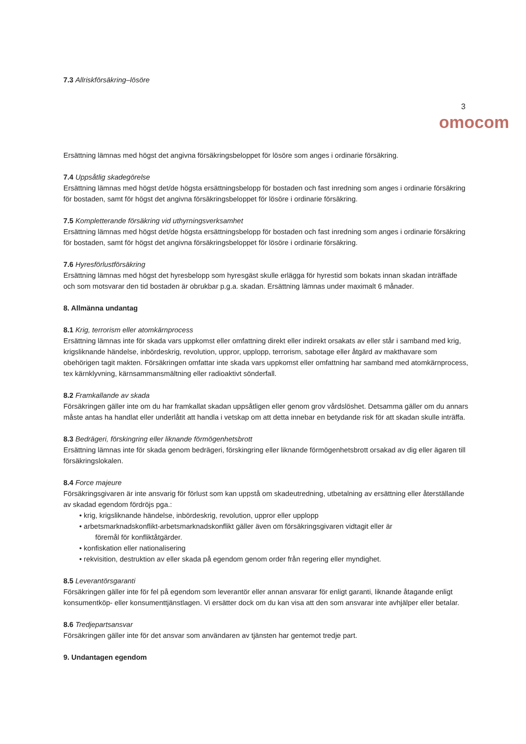7.3 Allriskförsäkring–lösöre
3
omocom
Ersättning lämnas med högst det angivna försäkringsbeloppet för lösöre som anges i ordinarie försäkring.
7.4 Uppsåtlig skadegörelse
Ersättning lämnas med högst det/de högsta ersättningsbelopp för bostaden och fast inredning som anges i ordinarie försäkring för bostaden, samt för högst det angivna försäkringsbeloppet för lösöre i ordinarie försäkring.
7.5 Kompletterande försäkring vid uthyrningsverksamhet
Ersättning lämnas med högst det/de högsta ersättningsbelopp för bostaden och fast inredning som anges i ordinarie försäkring för bostaden, samt för högst det angivna försäkringsbeloppet för lösöre i ordinarie försäkring.
7.6 Hyresförlustförsäkring
Ersättning lämnas med högst det hyresbelopp som hyresgäst skulle erlägga för hyrestid som bokats innan skadan inträffade och som motsvarar den tid bostaden är obrukbar p.g.a. skadan. Ersättning lämnas under maximalt 6 månader.
8. Allmänna undantag
8.1 Krig, terrorism eller atomkärnprocess
Ersättning lämnas inte för skada vars uppkomst eller omfattning direkt eller indirekt orsakats av eller står i samband med krig, krigsliknande händelse, inbördeskrig, revolution, uppror, upplopp, terrorism, sabotage eller åtgärd av makthavare som obehörigen tagit makten. Försäkringen omfattar inte skada vars uppkomst eller omfattning har samband med atomkärnprocess, tex kärnklyvning, kärnsammansmältning eller radioaktivt sönderfall.
8.2 Framkallande av skada
Försäkringen gäller inte om du har framkallat skadan uppsåtligen eller genom grov vårdslöshet. Detsamma gäller om du annars måste antas ha handlat eller underlåtit att handla i vetskap om att detta innebar en betydande risk för att skadan skulle inträffa.
8.3 Bedrägeri, förskingring eller liknande förmögenhetsbrott
Ersättning lämnas inte för skada genom bedrägeri, förskingring eller liknande förmögenhetsbrott orsakad av dig eller ägaren till försäkringslokalen.
8.4 Force majeure
Försäkringsgivaren är inte ansvarig för förlust som kan uppstå om skadeutredning, utbetalning av ersättning eller återställande av skadad egendom fördröjs pga.:
• krig, krigsliknande händelse, inbördeskrig, revolution, uppror eller upplopp
• arbetsmarknadskonflikt-arbetsmarknadskonflikt gäller även om försäkringsgivaren vidtagit eller är
föremål för konfliktåtgärder.
• konfiskation eller nationalisering
• rekvisition, destruktion av eller skada på egendom genom order från regering eller myndighet.
8.5 Leverantörsgaranti
Försäkringen gäller inte för fel på egendom som leverantör eller annan ansvarar för enligt garanti, liknande åtagande enligt konsumentköp- eller konsumenttjänstlagen. Vi ersätter dock om du kan visa att den som ansvarar inte avhjälper eller betalar.
8.6 Tredjepartsansvar
Försäkringen gäller inte för det ansvar som användaren av tjänsten har gentemot tredje part.
9. Undantagen egendom